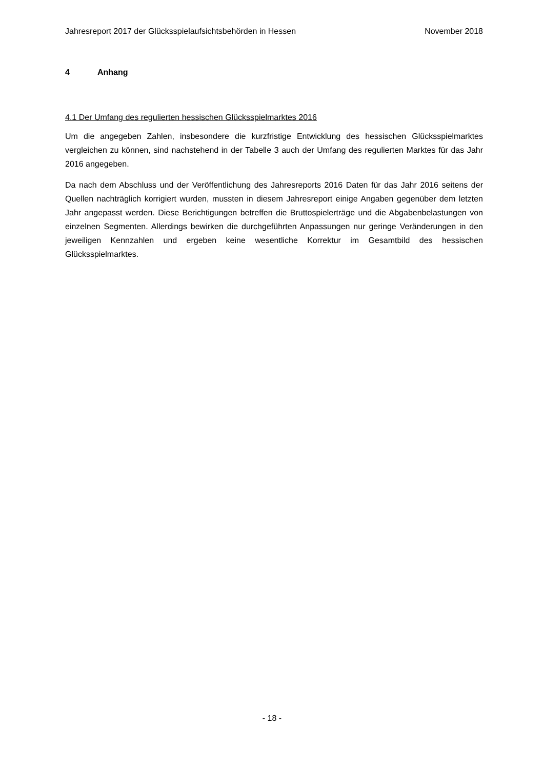Jahresreport 2017 der Glücksspielaufsichtsbehörden in Hessen November 2018
4 Anhang
4.1 Der Umfang des regulierten hessischen Glücksspielmarktes 2016
Um die angegeben Zahlen, insbesondere die kurzfristige Entwicklung des hessischen Glücksspielmarktes vergleichen zu können, sind nachstehend in der Tabelle 3 auch der Umfang des regulierten Marktes für das Jahr 2016 angegeben.
Da nach dem Abschluss und der Veröffentlichung des Jahresreports 2016 Daten für das Jahr 2016 seitens der Quellen nachträglich korrigiert wurden, mussten in diesem Jahresreport einige Angaben gegenüber dem letzten Jahr angepasst werden. Diese Berichtigungen betreffen die Bruttospielerträge und die Abgabenbelastungen von einzelnen Segmenten. Allerdings bewirken die durchgeführten Anpassungen nur geringe Veränderungen in den jeweiligen Kennzahlen und ergeben keine wesentliche Korrektur im Gesamtbild des hessischen Glücksspielmarktes.
- 18 -